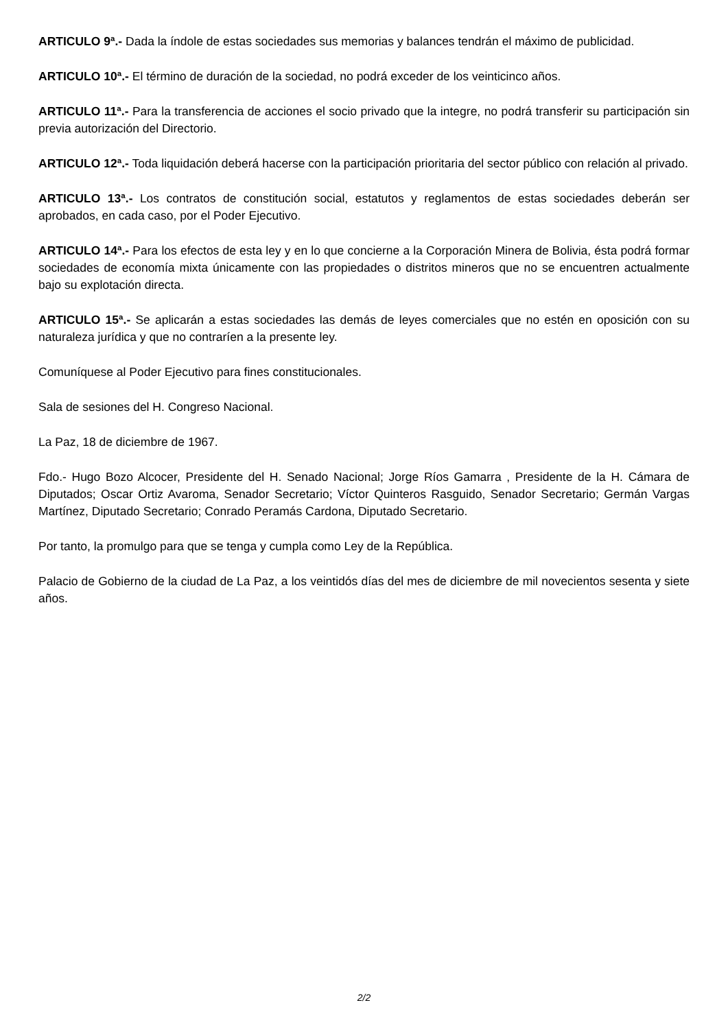ARTICULO 9ª.- Dada la índole de estas sociedades sus memorias y balances tendrán el máximo de publicidad.
ARTICULO 10ª.- El término de duración de la sociedad, no podrá exceder de los veinticinco años.
ARTICULO 11ª.- Para la transferencia de acciones el socio privado que la integre, no podrá transferir su participación sin previa autorización del Directorio.
ARTICULO 12ª.- Toda liquidación deberá hacerse con la participación prioritaria del sector público con relación al privado.
ARTICULO 13ª.- Los contratos de constitución social, estatutos y reglamentos de estas sociedades deberán ser aprobados, en cada caso, por el Poder Ejecutivo.
ARTICULO 14ª.- Para los efectos de esta ley y en lo que concierne a la Corporación Minera de Bolivia, ésta podrá formar sociedades de economía mixta únicamente con las propiedades o distritos mineros que no se encuentren actualmente bajo su explotación directa.
ARTICULO 15ª.- Se aplicarán a estas sociedades las demás de leyes comerciales que no estén en oposición con su naturaleza jurídica y que no contraríen a la presente ley.
Comuníquese al Poder Ejecutivo para fines constitucionales.
Sala de sesiones del H. Congreso Nacional.
La Paz, 18 de diciembre de 1967.
Fdo.- Hugo Bozo Alcocer, Presidente del H. Senado Nacional; Jorge Ríos Gamarra , Presidente de la H. Cámara de Diputados; Oscar Ortiz Avaroma, Senador Secretario; Víctor Quinteros Rasguido, Senador Secretario; Germán Vargas Martínez, Diputado Secretario; Conrado Peramás Cardona, Diputado Secretario.
Por tanto, la promulgo para que se tenga y cumpla como Ley de la República.
Palacio de Gobierno de la ciudad de La Paz, a los veintidós días del mes de diciembre de mil novecientos sesenta y siete años.
2/2